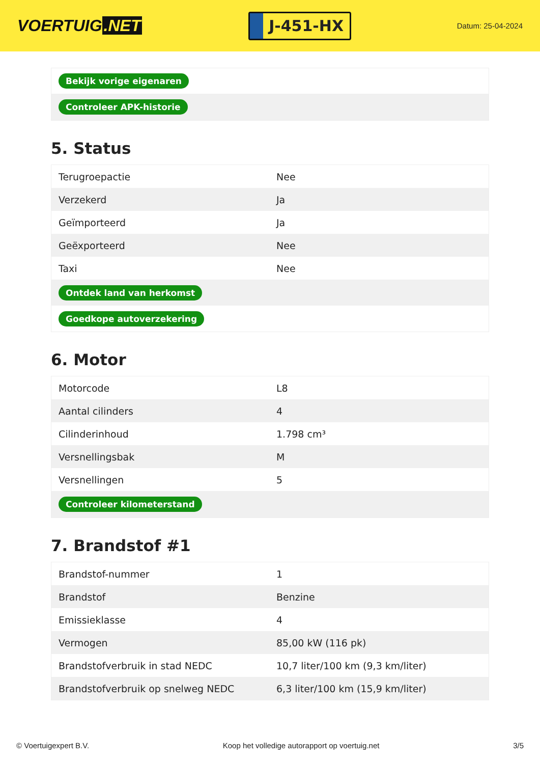VOERTUIG.NET
J-451-HX
Datum: 25-04-2024
| Bekijk vorige eigenaren |
| Controleer APK-historie |
5. Status
| Terugroepactie | Nee |
| Verzekerd | Ja |
| Geïmporteerd | Ja |
| Geëxporteerd | Nee |
| Taxi | Nee |
| Ontdek land van herkomst | |
| Goedkope autoverzekering | |
6. Motor
| Motorcode | L8 |
| Aantal cilinders | 4 |
| Cilinderinhoud | 1.798 cm³ |
| Versnellingsbak | M |
| Versnellingen | 5 |
| Controleer kilometerstand | |
7. Brandstof #1
| Brandstof-nummer | 1 |
| Brandstof | Benzine |
| Emissieklasse | 4 |
| Vermogen | 85,00 kW (116 pk) |
| Brandstofverbruik in stad NEDC | 10,7 liter/100 km (9,3 km/liter) |
| Brandstofverbruik op snelweg NEDC | 6,3 liter/100 km (15,9 km/liter) |
© Voertuigexpert B.V. Koop het volledige autorapport op voertuig.net 3/5